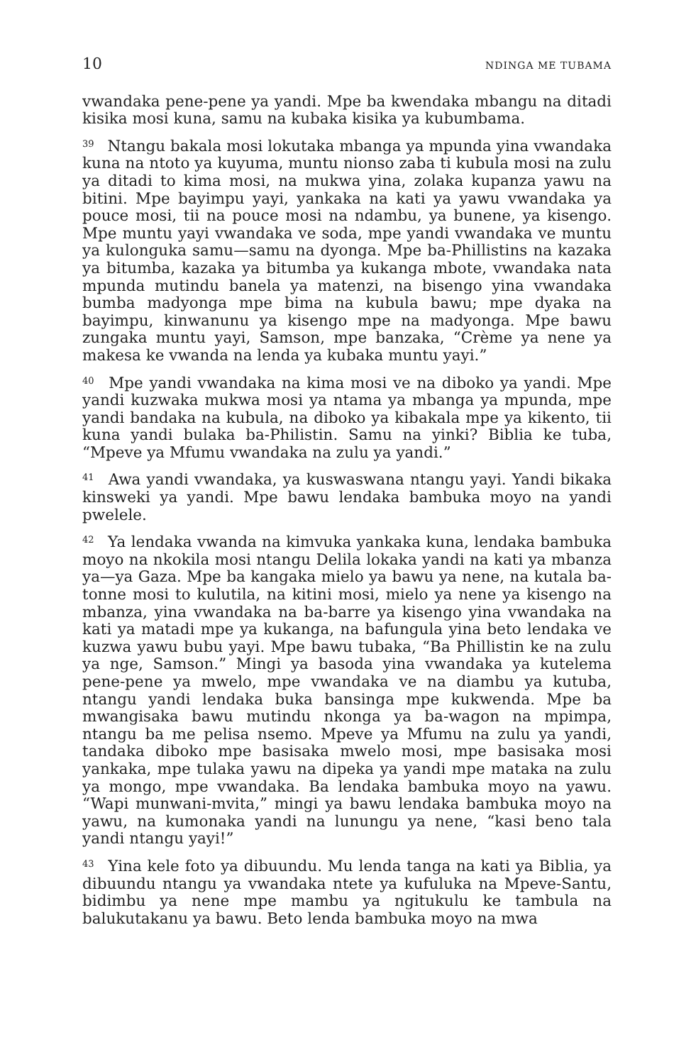10 NDINGA ME TUBAMA
vwandaka pene-pene ya yandi. Mpe ba kwendaka mbangu na ditadi kisika mosi kuna, samu na kubaka kisika ya kubumbama.
<sup>39</sup> Ntangu bakala mosi lokutaka mbanga ya mpunda yina vwandaka kuna na ntoto ya kuyuma, muntu nionso zaba ti kubula mosi na zulu ya ditadi to kima mosi, na mukwa yina, zolaka kupanza yawu na bitini. Mpe bayimpu yayi, yankaka na kati ya yawu vwandaka ya pouce mosi, tii na pouce mosi na ndambu, ya bunene, ya kisengo. Mpe muntu yayi vwandaka ve soda, mpe yandi vwandaka ve muntu ya kulonguka samu—samu na dyonga. Mpe ba-Phillistins na kazaka ya bitumba, kazaka ya bitumba ya kukanga mbote, vwandaka nata mpunda mutindu banela ya matenzi, na bisengo yina vwandaka bumba madyonga mpe bima na kubula bawu; mpe dyaka na bayimpu, kinwanunu ya kisengo mpe na madyonga. Mpe bawu zungaka muntu yayi, Samson, mpe banzaka, “Crème ya nene ya makesa ke vwanda na lenda ya kubaka muntu yayi.”
<sup>40</sup> Mpe yandi vwandaka na kima mosi ve na diboko ya yandi. Mpe yandi kuzwaka mukwa mosi ya ntama ya mbanga ya mpunda, mpe yandi bandaka na kubula, na diboko ya kibakala mpe ya kikento, tii kuna yandi bulaka ba-Philistin. Samu na yinki? Biblia ke tuba, “Mpeve ya Mfumu vwandaka na zulu ya yandi.”
<sup>41</sup> Awa yandi vwandaka, ya kuswaswana ntangu yayi. Yandi bikaka kinsweki ya yandi. Mpe bawu lendaka bambuka moyo na yandi pwelele.
<sup>42</sup> Ya lendaka vwanda na kimvuka yankaka kuna, lendaka bambuka moyo na nkokila mosi ntangu Delila lokaka yandi na kati ya mbanza ya—ya Gaza. Mpe ba kangaka mielo ya bawu ya nene, na kutala ba-tonne mosi to kulutila, na kitini mosi, mielo ya nene ya kisengo na mbanza, yina vwandaka na ba-barre ya kisengo yina vwandaka na kati ya matadi mpe ya kukanga, na bafungula yina beto lendaka ve kuzwa yawu bubu yayi. Mpe bawu tubaka, “Ba Phillistin ke na zulu ya nge, Samson.” Mingi ya basoda yina vwandaka ya kutelema pene-pene ya mwelo, mpe vwandaka ve na diambu ya kutuba, ntangu yandi lendaka buka bansinga mpe kukwenda. Mpe ba mwangisaka bawu mutindu nkonga ya ba-wagon na mpimpa, ntangu ba me pelisa nsemo. Mpeve ya Mfumu na zulu ya yandi, tandaka diboko mpe basisaka mwelo mosi, mpe basisaka mosi yankaka, mpe tulaka yawu na dipeka ya yandi mpe mataka na zulu ya mongo, mpe vwandaka. Ba lendaka bambuka moyo na yawu. “Wapi munwani-mvita,” mingi ya bawu lendaka bambuka moyo na yawu, na kumonaka yandi na lunungu ya nene, “kasi beno tala yandi ntangu yayi!”
<sup>43</sup> Yina kele foto ya dibuundu. Mu lenda tanga na kati ya Biblia, ya dibuundu ntangu ya vwandaka ntete ya kufuluka na Mpeve-Santu, bidimbu ya nene mpe mambu ya ngitukulu ke tambula na balukutakanu ya bawu. Beto lenda bambuka moyo na mwa